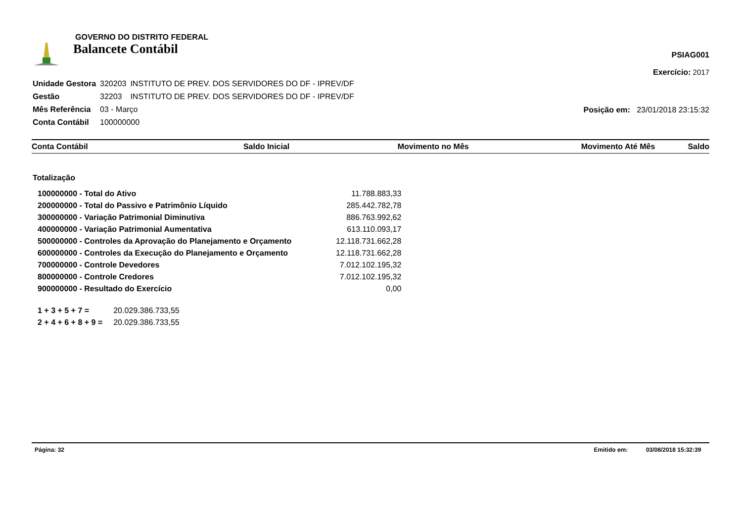GOVERNO DO DISTRITO FEDERAL
Balancete Contábil
PSIAG001
Exercício: 2017
| Unidade Gestora | 320203 | INSTITUTO DE PREV. DOS SERVIDORES DO DF - IPREV/DF |
| Gestão | 32203 | INSTITUTO DE PREV. DOS SERVIDORES DO DF - IPREV/DF |
| Mês Referência | 03 - Março | |
| Conta Contábil | 100000000 | |
Posição em: 23/01/2018 23:15:32
| Conta Contábil | Saldo Inicial | Movimento no Mês | Movimento Até Mês | Saldo |
| --- | --- | --- | --- | --- |
Totalização
| 100000000 - Total do Ativo | 11.788.883,33 |
| 200000000 - Total do Passivo e Patrimônio Líquido | 285.442.782,78 |
| 300000000 - Variação Patrimonial Diminutiva | 886.763.992,62 |
| 400000000 - Variação Patrimonial Aumentativa | 613.110.093,17 |
| 500000000 - Controles da Aprovação do Planejamento e Orçamento | 12.118.731.662,28 |
| 600000000 - Controles da Execução do Planejamento e Orçamento | 12.118.731.662,28 |
| 700000000 - Controle Devedores | 7.012.102.195,32 |
| 800000000 - Controle Credores | 7.012.102.195,32 |
| 900000000 - Resultado do Exercício | 0,00 |
| 1 + 3 + 5 + 7 = | 20.029.386.733,55 |
| 2 + 4 + 6 + 8 + 9 = | 20.029.386.733,55 |
Página: 32 Emitido em: 03/08/2018 15:32:39